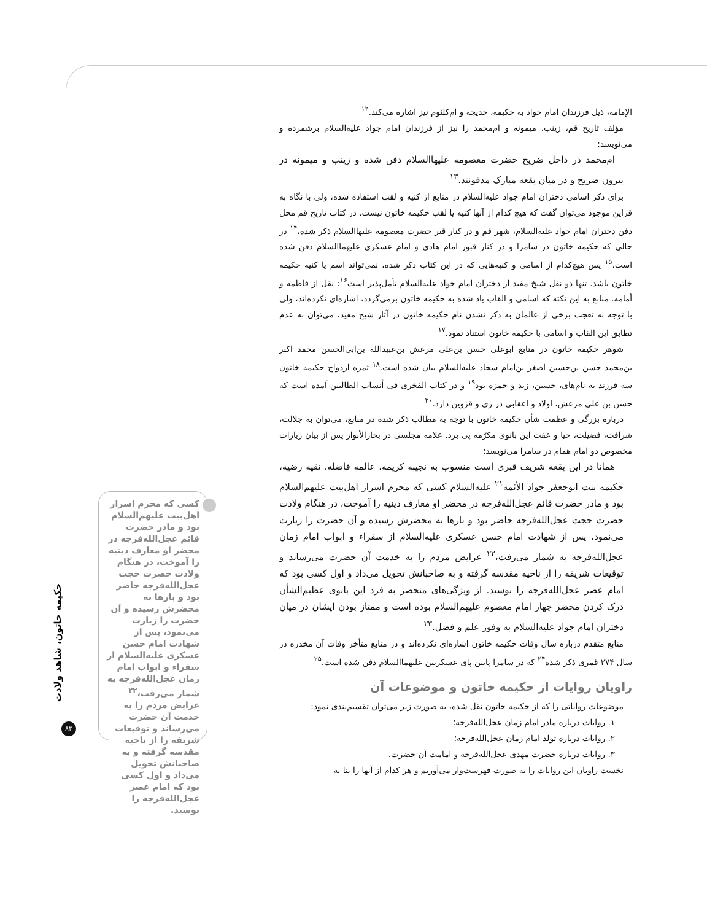الإمامه، ذیل فرزندان امام جواد به حکیمه، خدیجه و ام‌کلثوم نیز اشاره می‌کند.<sup>۱۲</sup>
مؤلف تاریخ قم، زینب، میمونه و ام‌محمد را نیز از فرزندان امام جواد علیه‌السلام برشمرده و می‌نویسد:
ام‌محمد در داخل ضریح حضرت معصومه علیها‌السلام دفن شده و زینب و میمونه در بیرون ضریح و در میان بقعه مبارک مدفونند.<sup>۱۳</sup>
برای ذکر اسامی دختران امام جواد علیه‌السلام در منابع از کنیه و لقب استفاده شده، ولی با نگاه به قراین موجود می‌توان گفت که هیچ کدام از آنها کنیه یا لقب حکیمه خاتون نیست. در کتاب تاریخ قم محل دفن دختران امام جواد علیه‌السلام، شهر قم و در کنار قبر حضرت معصومه علیها‌السلام ذکر شده،<sup>۱۴</sup> در حالی که حکیمه خاتون در سامرا و در کنار قبور امام هادی و امام عسکری علیهما‌السلام دفن شده است.<sup>۱۵</sup> پس هیچ‌کدام از اسامی و کنیه‌هایی که در این کتاب ذکر شده، نمی‌تواند اسم یا کنیه حکیمه خاتون باشد. تنها دو نقل شیخ مفید از دختران امام جواد علیه‌السلام تأمل‌پذیر است<sup>۱۶</sup>: نقل از فاطمه و أمامه. منابع به این نکته که اسامی و القاب یاد شده به حکیمه خاتون برمی‌گردد، اشاره‌ای نکرده‌اند، ولی با توجه به تعجب برخی از عالمان به ذکر نشدن نام حکیمه خاتون در آثار شیخ مفید، می‌توان به عدم تطابق این القاب و اسامی با حکیمه خاتون استناد نمود.<sup>۱۷</sup>
شوهر حکیمه خاتون در منابع ابوعلی حسن بن‌علی مرعش بن‌عبیدالله بن‌ابی‌الحسن محمد اکبر بن‌محمد حسن بن‌حسین اصغر بن‌امام سجاد علیه‌السلام بیان شده است.<sup>۱۸</sup> ثمره ازدواج حکیمه خاتون سه فرزند به نام‌های، حسین، زید و حمزه بود<sup>۱۹</sup> و در کتاب الفخری فی أنساب الطالبین آمده است که حسن بن علی مرعش، اولاد و اعقابی در ری و قزوین دارد.<sup>۲۰</sup>
درباره بزرگی و عظمت شأن حکیمه خاتون با توجه به مطالب ذکر شده در منابع، می‌توان به جلالت، شرافت، فضیلت، حیا و عفت این بانوی مکرّمه پی برد. علامه مجلسی در بحارالأنوار پس از بیان زیارات مخصوص دو امام همام در سامرا می‌نویسد:
همانا در این بقعه شریف قبری است منسوب به نجیبه کریمه، عالمه فاضله، نقیه رضیه، حکیمه بنت ابوجعفر جواد الأئمه<sup>۲۱</sup> علیه‌السلام کسی که محرم اسرار اهل‌بیت علیهم‌السلام بود و مادر حضرت قائم عجل‌الله‌فرجه در محضر او معارف دینیه را آموخت، در هنگام ولادت حضرت حجت عجل‌الله‌فرجه حاضر بود و بارها به محضرش رسیده و آن حضرت را زیارت می‌نمود، پس از شهادت امام حسن عسکری علیه‌السلام از سفراء و ابواب امام زمان عجل‌الله‌فرجه به شمار می‌رفت،<sup>۲۲</sup> عرایض مردم را به خدمت آن حضرت می‌رساند و توقیعات شریفه را از ناحیه مقدسه گرفته و به صاحبانش تحویل می‌داد و اول کسی بود که امام عصر عجل‌الله‌فرجه را بوسید. از ویژگی‌های منحصر به فرد این بانوی عظیم‌الشأن درک کردن محضر چهار امام معصوم علیهم‌السلام بوده است و ممتاز بودن ایشان در میان دختران امام جواد علیه‌السلام به وفور علم و فضل.<sup>۲۳</sup>
منابع متقدم درباره سال وفات حکیمه خاتون اشاره‌ای نکرده‌اند و در منابع متأخر وفات آن مخدره در سال ۲۷۴ قمری ذکر شده<sup>۲۴</sup> که در سامرا پایین پای عسکریین علیهما‌السلام دفن شده است.<sup>۲۵</sup>
راویان روایات از حکیمه خاتون و موضوعات آن
موضوعات روایاتی را که از حکیمه خاتون نقل شده، به صورت زیر می‌توان تقسیم‌بندی نمود:
۱. روایات درباره مادر امام زمان عجل‌الله‌فرجه؛
۲. روایات درباره تولد امام زمان عجل‌الله‌فرجه؛
۳. روایات درباره حضرت مهدی عجل‌الله‌فرجه و امامت آن حضرت.
نخست راویان این روایات را به صورت فهرست‌وار می‌آوریم و هر کدام از آنها را بنا به
کسی که محرم اسرار اهل‌بیت علیهم‌السلام بود و مادر حضرت قائم عجل‌الله‌فرجه در محضر او معارف دینیه را آموخت، در هنگام ولادت حضرت حجت عجل‌الله‌فرجه حاضر بود و بارها به محضرش رسیده و آن حضرت را زیارت می‌نمود، پس از شهادت امام حسن عسکری علیه‌السلام از سفراء و ابواب امام زمان عجل‌الله‌فرجه به شمار می‌رفت،<sup>۲۲</sup> عرایض مردم را به خدمت آن حضرت می‌رساند و توقیعات شریفه را از ناحیه مقدسه گرفته و به صاحبانش تحویل می‌داد و اول کسی بود که امام عصر عجل‌الله‌فرجه را بوسید.
حکیمه خاتون، شاهد ولادت
۸۳